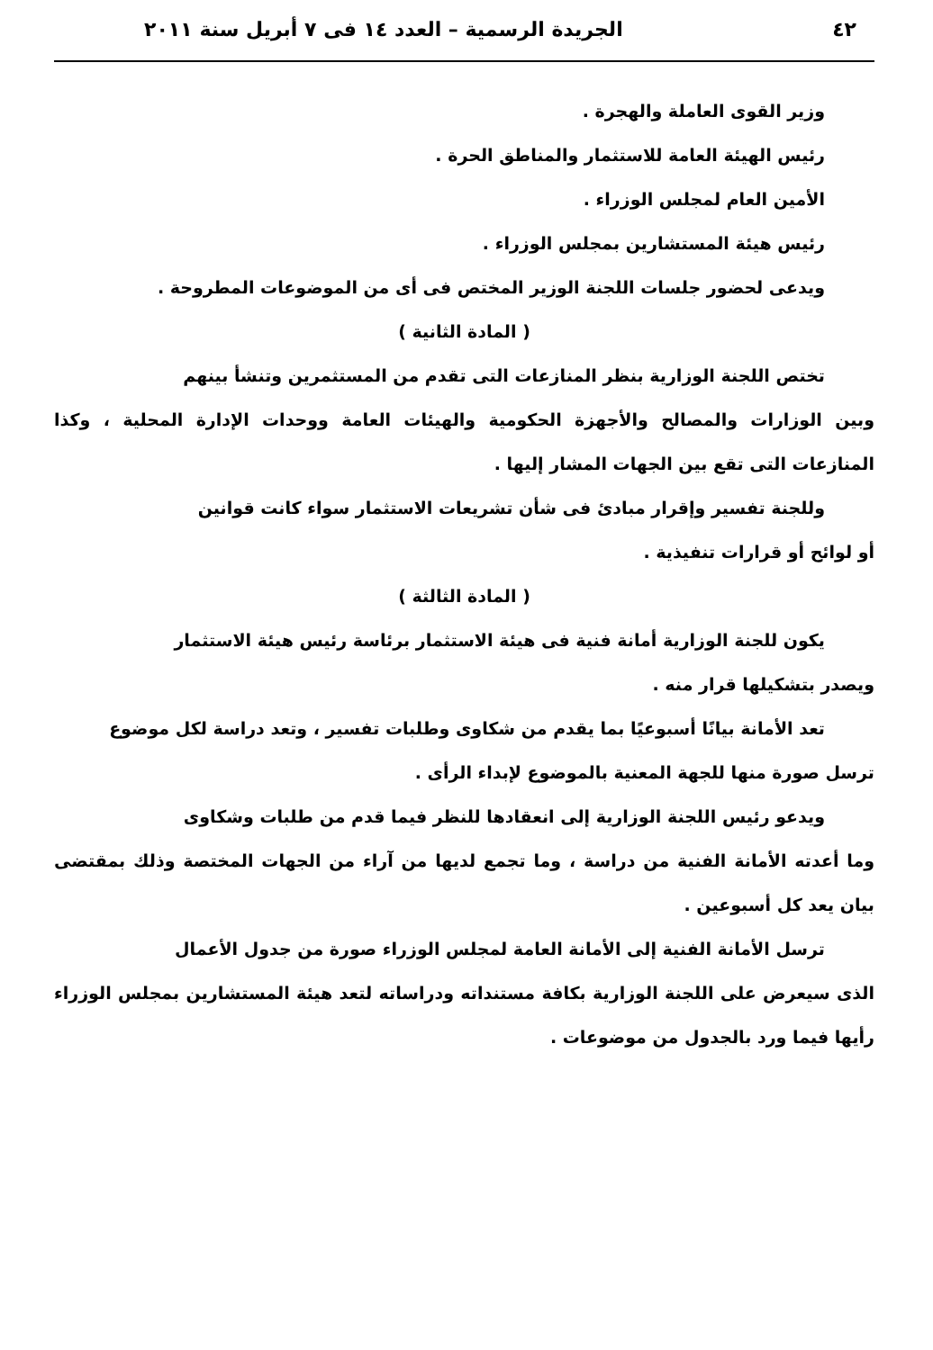٤٢ الجريدة الرسمية – العدد ١٤ فى ٧ أبريل سنة ٢٠١١
وزير القوى العاملة والهجرة .
رئيس الهيئة العامة للاستثمار والمناطق الحرة .
الأمين العام لمجلس الوزراء .
رئيس هيئة المستشارين بمجلس الوزراء .
ويدعى لحضور جلسات اللجنة الوزير المختص فى أى من الموضوعات المطروحة .
( المادة الثانية )
تختص اللجنة الوزارية بنظر المنازعات التى تقدم من المستثمرين وتنشأ بينهم
وبين الوزارات والمصالح والأجهزة الحكومية والهيئات العامة ووحدات الإدارة المحلية ، وكذا المنازعات التى تقع بين الجهات المشار إليها .
وللجنة تفسير وإقرار مبادئ فى شأن تشريعات الاستثمار سواء كانت قوانين
أو لوائح أو قرارات تنفيذية .
( المادة الثالثة )
يكون للجنة الوزارية أمانة فنية فى هيئة الاستثمار برئاسة رئيس هيئة الاستثمار
ويصدر بتشكيلها قرار منه .
تعد الأمانة بيانًا أسبوعيًا بما يقدم من شكاوى وطلبات تفسير ، وتعد دراسة لكل موضوع
ترسل صورة منها للجهة المعنية بالموضوع لإبداء الرأى .
ويدعو رئيس اللجنة الوزارية إلى انعقادها للنظر فيما قدم من طلبات وشكاوى
وما أعدته الأمانة الفنية من دراسة ، وما تجمع لديها من آراء من الجهات المختصة وذلك بمقتضى بيان يعد كل أسبوعين .
ترسل الأمانة الفنية إلى الأمانة العامة لمجلس الوزراء صورة من جدول الأعمال
الذى سيعرض على اللجنة الوزارية بكافة مستنداته ودراساته لتعد هيئة المستشارين بمجلس الوزراء رأيها فيما ورد بالجدول من موضوعات .